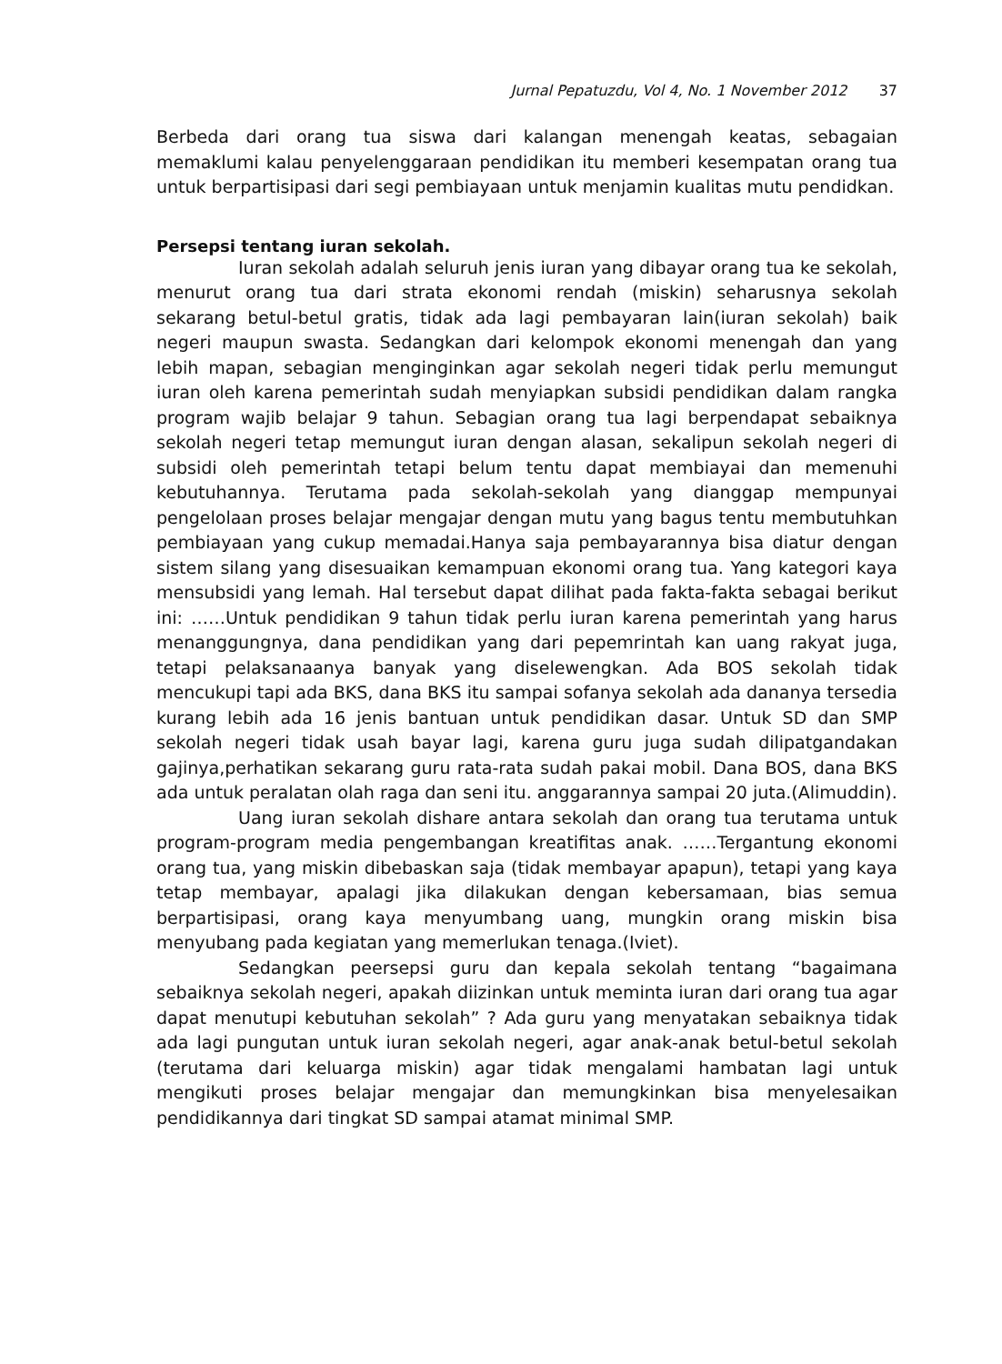Jurnal Pepatuzdu, Vol 4, No. 1 November 2012 37
Berbeda dari orang tua siswa dari kalangan menengah keatas, sebagaian memaklumi kalau penyelenggaraan pendidikan itu memberi kesempatan orang tua untuk berpartisipasi dari segi pembiayaan untuk menjamin kualitas mutu pendidkan.
Persepsi tentang iuran sekolah.
Iuran sekolah adalah seluruh jenis iuran yang dibayar orang tua ke sekolah, menurut orang tua dari strata ekonomi rendah (miskin) seharusnya sekolah sekarang betul-betul gratis, tidak ada lagi pembayaran lain(iuran sekolah) baik negeri maupun swasta. Sedangkan dari kelompok ekonomi menengah dan yang lebih mapan, sebagian menginginkan agar sekolah negeri tidak perlu memungut iuran oleh karena pemerintah sudah menyiapkan subsidi pendidikan dalam rangka program wajib belajar 9 tahun. Sebagian orang tua lagi berpendapat sebaiknya sekolah negeri tetap memungut iuran dengan alasan, sekalipun sekolah negeri di subsidi oleh pemerintah tetapi belum tentu dapat membiayai dan memenuhi kebutuhannya. Terutama pada sekolah-sekolah yang dianggap mempunyai pengelolaan proses belajar mengajar dengan mutu yang bagus tentu membutuhkan pembiayaan yang cukup memadai.Hanya saja pembayarannya bisa diatur dengan sistem silang yang disesuaikan kemampuan ekonomi orang tua. Yang kategori kaya mensubsidi yang lemah. Hal tersebut dapat dilihat pada fakta-fakta sebagai berikut ini: ……Untuk pendidikan 9 tahun tidak perlu iuran karena pemerintah yang harus menanggungnya, dana pendidikan yang dari pepemrintah kan uang rakyat juga, tetapi pelaksanaanya banyak yang diselewengkan. Ada BOS sekolah tidak mencukupi tapi ada BKS, dana BKS itu sampai sofanya sekolah ada dananya tersedia kurang lebih ada 16 jenis bantuan untuk pendidikan dasar. Untuk SD dan SMP sekolah negeri tidak usah bayar lagi, karena guru juga sudah dilipatgandakan gajinya,perhatikan sekarang guru rata-rata sudah pakai mobil. Dana BOS, dana BKS ada untuk peralatan olah raga dan seni itu. anggarannya sampai 20 juta.(Alimuddin).
Uang iuran sekolah dishare antara sekolah dan orang tua terutama untuk program-program media pengembangan kreatifitas anak. ……Tergantung ekonomi orang tua, yang miskin dibebaskan saja (tidak membayar apapun), tetapi yang kaya tetap membayar, apalagi jika dilakukan dengan kebersamaan, bias semua berpartisipasi, orang kaya menyumbang uang, mungkin orang miskin bisa menyubang pada kegiatan yang memerlukan tenaga.(Iviet).
Sedangkan peersepsi guru dan kepala sekolah tentang “bagaimana sebaiknya sekolah negeri, apakah diizinkan untuk meminta iuran dari orang tua agar dapat menutupi kebutuhan sekolah” ? Ada guru yang menyatakan sebaiknya tidak ada lagi pungutan untuk iuran sekolah negeri, agar anak-anak betul-betul sekolah (terutama dari keluarga miskin) agar tidak mengalami hambatan lagi untuk mengikuti proses belajar mengajar dan memungkinkan bisa menyelesaikan pendidikannya dari tingkat SD sampai atamat minimal SMP.